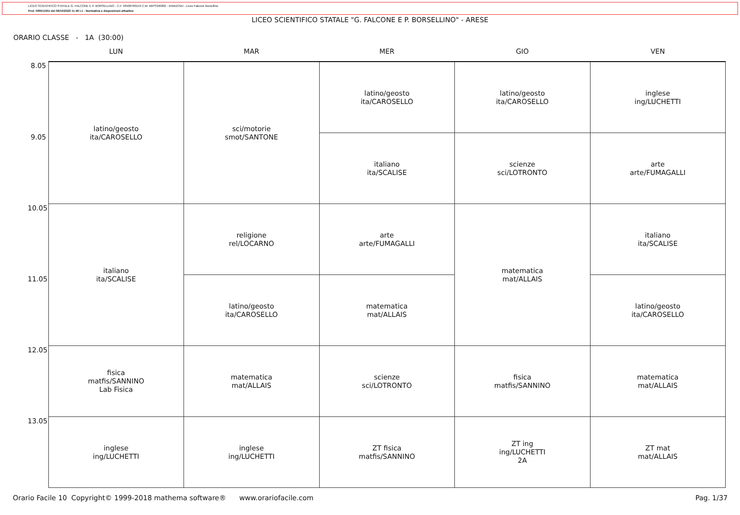LICEO SCIENTIFICO STATALE G. FALCONE E P. BORSELLINO - C.F. 93508760159 C.M. MIPS340002 - ANWZCMJ - Liceo Falcone Borsellino
Prot. 0005110/U del 06/10/2023 11:40 I.1 - Normativa e disposizioni attuative
LICEO SCIENTIFICO STATALE "G. FALCONE E P. BORSELLINO" - ARESE
ORARIO CLASSE - 1A (30:00)
| | LUN | MAR | MER | GIO | VEN |
| --- | --- | --- | --- | --- | --- |
| 8.05 | latino/geosto ita/CAROSELLO | sci/motorie smot/SANTONE | latino/geosto ita/CAROSELLO | latino/geosto ita/CAROSELLO | inglese ing/LUCHETTI |
| 9.05 | | | italiano ita/SCALISE | scienze sci/LOTRONTO | arte arte/FUMAGALLI |
| 10.05 | italiano ita/SCALISE | religione rel/LOCARNO | arte arte/FUMAGALLI | matematica mat/ALLAIS | italiano ita/SCALISE |
| 11.05 | | latino/geosto ita/CAROSELLO | matematica mat/ALLAIS | | latino/geosto ita/CAROSELLO |
| 12.05 | fisica matfis/SANNINO Lab Fisica | matematica mat/ALLAIS | scienze sci/LOTRONTO | fisica matfis/SANNINO | matematica mat/ALLAIS |
| 13.05 | inglese ing/LUCHETTI | inglese ing/LUCHETTI | ZT fisica matfis/SANNINO | ZT ing ing/LUCHETTI 2A | ZT mat mat/ALLAIS |
Orario Facile 10 Copyright© 1999-2018 mathema software® www.orariofacile.com Pag. 1/37